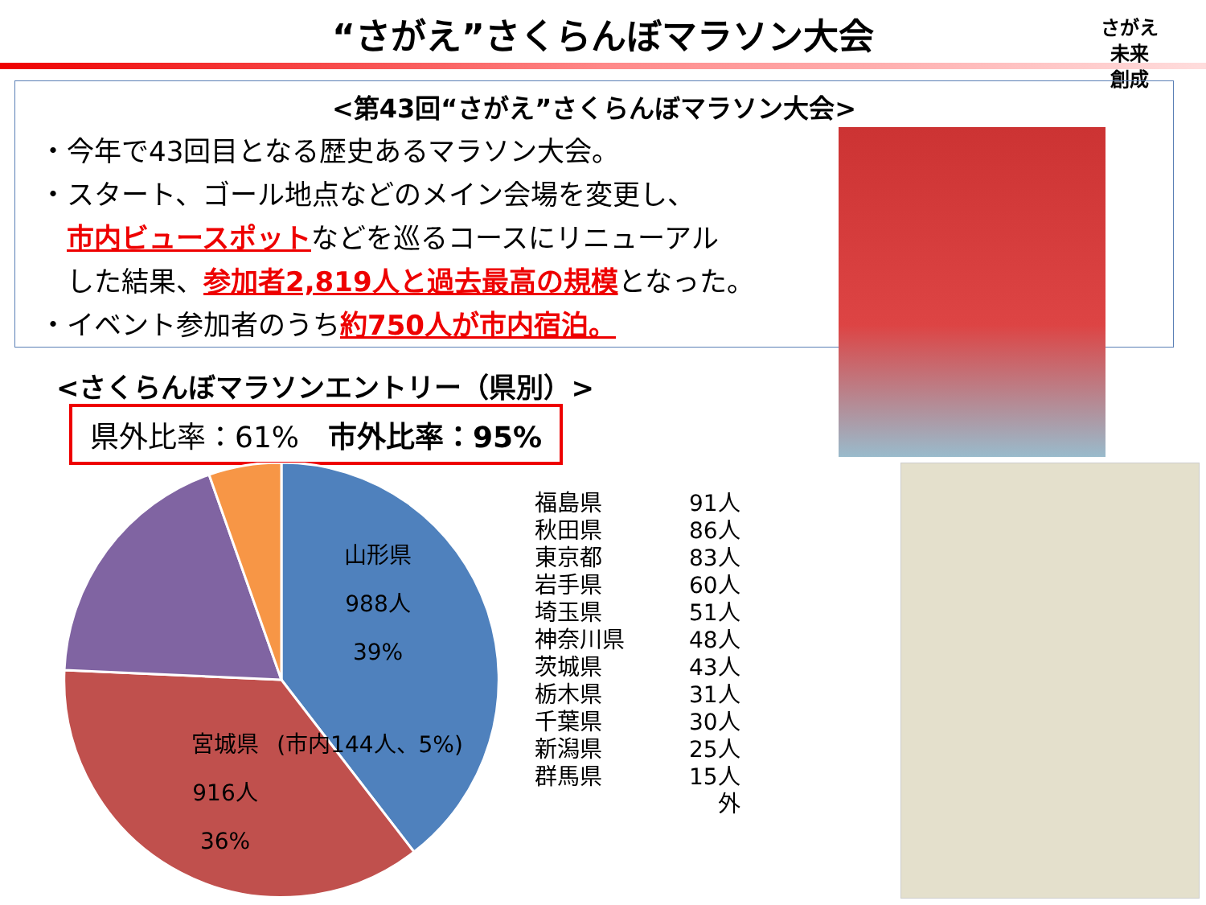“さがえ”さくらんぼマラソン大会
さがえ
未来
創成
<第43回“さがえ”さくらんぼマラソン大会>
・今年で43回目となる歴史あるマラソン大会。
・スタート、ゴール地点などのメイン会場を変更し、
　市内ビュースポットなどを巡るコースにリニューアル
　した結果、参加者2,819人と過去最高の規模となった。
・イベント参加者のうち約750人が市内宿泊。
<さくらんぼマラソンエントリー（県別）>
県外比率：61%　市外比率：95%
山形県
988人
39%
(市内144人、5%)
宮城県
916人
36%
| 福島県 | 91人 |
| 秋田県 | 86人 |
| 東京都 | 83人 |
| 岩手県 | 60人 |
| 埼玉県 | 51人 |
| 神奈川県 | 48人 |
| 茨城県 | 43人 |
| 栃木県 | 31人 |
| 千葉県 | 30人 |
| 新潟県 | 25人 |
| 群馬県 | 15人 |
| | 外 |